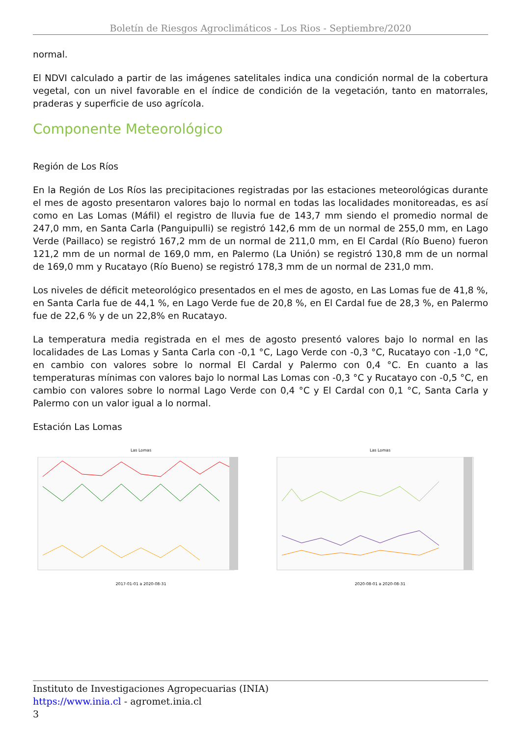Boletín de Riesgos Agroclimáticos - Los Rios - Septiembre/2020
normal.
El NDVI calculado a partir de las imágenes satelitales indica una condición normal de la cobertura vegetal, con un nivel favorable en el índice de condición de la vegetación, tanto en matorrales, praderas y superficie de uso agrícola.
Componente Meteorológico
Región de Los Ríos
En la Región de Los Ríos las precipitaciones registradas por las estaciones meteorológicas durante el mes de agosto presentaron valores bajo lo normal en todas las localidades monitoreadas, es así como en Las Lomas (Máfil) el registro de lluvia fue de 143,7 mm siendo el promedio normal de 247,0 mm, en Santa Carla (Panguipulli) se registró 142,6 mm de un normal de 255,0 mm, en Lago Verde (Paillaco) se registró 167,2 mm de un normal de 211,0 mm, en El Cardal (Río Bueno) fueron 121,2 mm de un normal de 169,0 mm, en Palermo (La Unión) se registró 130,8 mm de un normal de 169,0 mm y Rucatayo (Río Bueno) se registró 178,3 mm de un normal de 231,0 mm.
Los niveles de déficit meteorológico presentados en el mes de agosto, en Las Lomas fue de 41,8 %, en Santa Carla fue de 44,1 %, en Lago Verde fue de 20,8 %, en El Cardal fue de 28,3 %, en Palermo fue de 22,6 % y de un 22,8% en Rucatayo.
La temperatura media registrada en el mes de agosto presentó valores bajo lo normal en las localidades de Las Lomas y Santa Carla con -0,1 °C, Lago Verde con -0,3 °C, Rucatayo con -1,0 °C, en cambio con valores sobre lo normal El Cardal y Palermo con 0,4 °C. En cuanto a las temperaturas mínimas con valores bajo lo normal Las Lomas con -0,3 °C y Rucatayo con -0,5 °C, en cambio con valores sobre lo normal Lago Verde con 0,4 °C y El Cardal con 0,1 °C, Santa Carla y Palermo con un valor igual a lo normal.
Estación Las Lomas
Las Lomas 2017-01-01 a 2020-08-31 Las Lomas 2020-08-01 a 2020-08-31
Instituto de Investigaciones Agropecuarias (INIA)
https://www.inia.cl - agromet.inia.cl
3